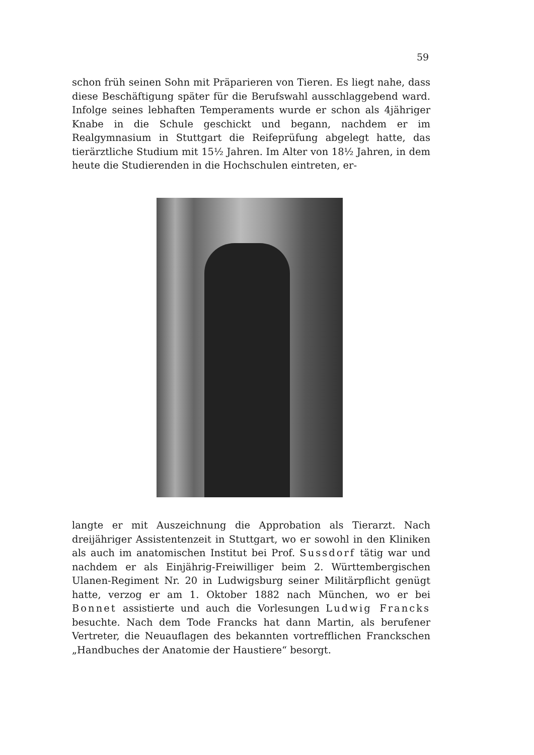59
schon früh seinen Sohn mit Präparieren von Tieren. Es liegt nahe, dass diese Beschäftigung später für die Berufswahl ausschlaggebend ward. Infolge seines lebhaften Temperaments wurde er schon als 4jähriger Knabe in die Schule geschickt und begann, nachdem er im Realgymnasium in Stuttgart die Reifeprüfung abgelegt hatte, das tierärztliche Studium mit 15½ Jahren. Im Alter von 18½ Jahren, in dem heute die Studierenden in die Hochschulen eintreten, er-
langte er mit Auszeichnung die Approbation als Tierarzt. Nach dreijähriger Assistentenzeit in Stuttgart, wo er sowohl in den Kliniken als auch im anatomischen Institut bei Prof. Sussdorf tätig war und nachdem er als Einjährig-Freiwilliger beim 2. Württembergischen Ulanen-Regiment Nr. 20 in Ludwigsburg seiner Militärpflicht genügt hatte, verzog er am 1. Oktober 1882 nach München, wo er bei Bonnet assistierte und auch die Vorlesungen Ludwig Francks besuchte. Nach dem Tode Francks hat dann Martin, als berufener Vertreter, die Neuauflagen des bekannten vortrefflichen Franckschen „Handbuches der Anatomie der Haustiere“ besorgt.